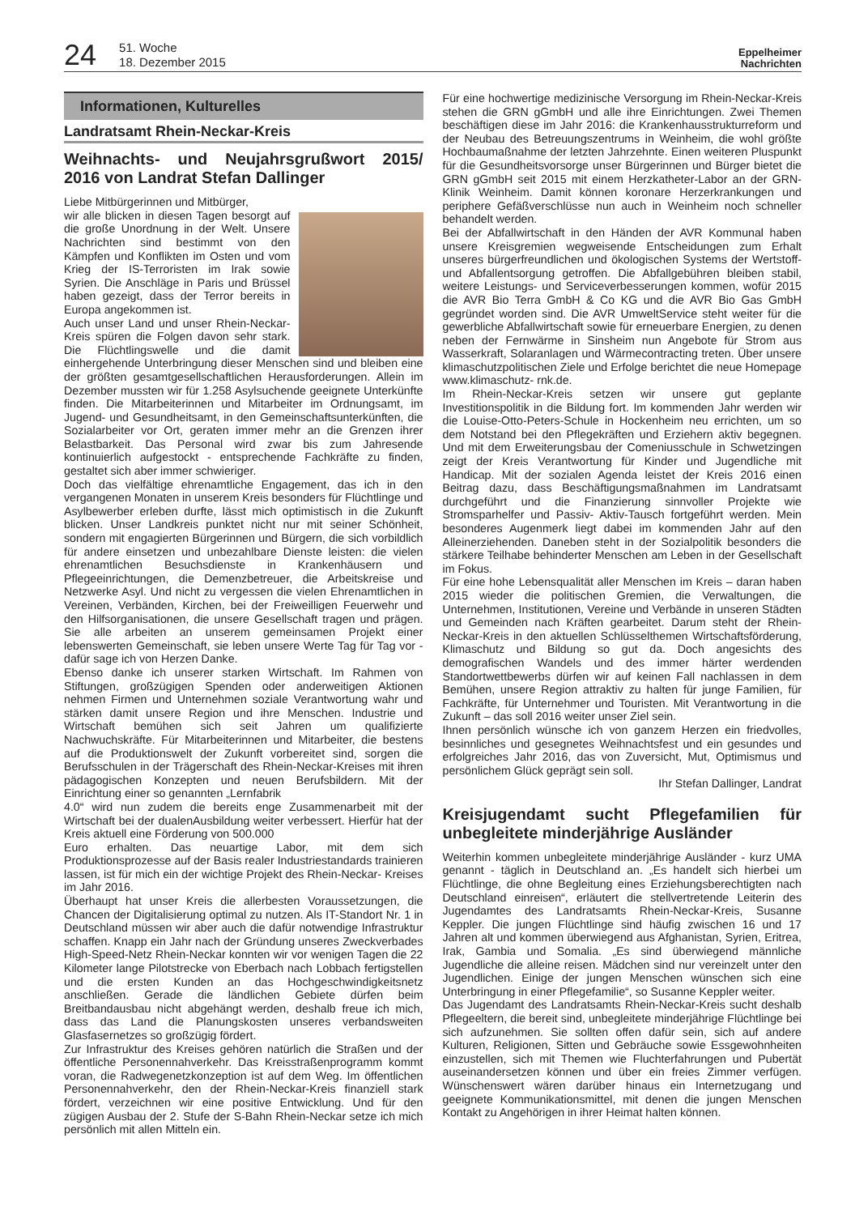24 51. Woche
18. Dezember 2015 Eppelheimer
Nachrichten
Informationen, Kulturelles
Landratsamt Rhein-Neckar-Kreis
Weihnachts- und Neujahrsgrußwort 2015/ 2016 von Landrat Stefan Dallinger
Liebe Mitbürgerinnen und Mitbürger,
wir alle blicken in diesen Tagen besorgt auf die große Unordnung in der Welt. Unsere Nachrichten sind bestimmt von den Kämpfen und Konflikten im Osten und vom Krieg der IS-Terroristen im Irak sowie Syrien. Die Anschläge in Paris und Brüssel haben gezeigt, dass der Terror bereits in Europa angekommen ist.
Auch unser Land und unser Rhein-Neckar-Kreis spüren die Folgen davon sehr stark. Die Flüchtlingswelle und die damit einhergehende Unterbringung dieser Menschen sind und bleiben eine der größten gesamtgesellschaftlichen Herausforderungen. Allein im Dezember mussten wir für 1.258 Asylsuchende geeignete Unterkünfte finden. Die Mitarbeiterinnen und Mitarbeiter im Ordnungsamt, im Jugend- und Gesundheitsamt, in den Gemeinschaftsunterkünften, die Sozialarbeiter vor Ort, geraten immer mehr an die Grenzen ihrer Belastbarkeit. Das Personal wird zwar bis zum Jahresende kontinuierlich aufgestockt - entsprechende Fachkräfte zu finden, gestaltet sich aber immer schwieriger.
Doch das vielfältige ehrenamtliche Engagement, das ich in den vergangenen Monaten in unserem Kreis besonders für Flüchtlinge und Asylbewerber erleben durfte, lässt mich optimistisch in die Zukunft blicken. Unser Landkreis punktet nicht nur mit seiner Schönheit, sondern mit engagierten Bürgerinnen und Bürgern, die sich vorbildlich für andere einsetzen und unbezahlbare Dienste leisten: die vielen ehrenamtlichen Besuchsdienste in Krankenhäusern und Pflegeeinrichtungen, die Demenzbetreuer, die Arbeitskreise und Netzwerke Asyl. Und nicht zu vergessen die vielen Ehrenamtlichen in Vereinen, Verbänden, Kirchen, bei der Freiweilligen Feuerwehr und den Hilfsorganisationen, die unsere Gesellschaft tragen und prägen. Sie alle arbeiten an unserem gemeinsamen Projekt einer lebenswerten Gemeinschaft, sie leben unsere Werte Tag für Tag vor - dafür sage ich von Herzen Danke.
Ebenso danke ich unserer starken Wirtschaft. Im Rahmen von Stiftungen, großzügigen Spenden oder anderweitigen Aktionen nehmen Firmen und Unternehmen soziale Verantwortung wahr und stärken damit unsere Region und ihre Menschen. Industrie und Wirtschaft bemühen sich seit Jahren um qualifizierte Nachwuchskräfte. Für Mitarbeiterinnen und Mitarbeiter, die bestens auf die Produktionswelt der Zukunft vorbereitet sind, sorgen die Berufsschulen in der Trägerschaft des Rhein-Neckar-Kreises mit ihren pädagogischen Konzepten und neuen Berufsbildern. Mit der Einrichtung einer so genannten „Lernfabrik
4.0“ wird nun zudem die bereits enge Zusammenarbeit mit der Wirtschaft bei der dualenAusbildung weiter verbessert. Hierfür hat der Kreis aktuell eine Förderung von 500.000
Euro erhalten. Das neuartige Labor, mit dem sich Produktionsprozesse auf der Basis realer Industriestandards trainieren lassen, ist für mich ein der wichtige Projekt des Rhein-Neckar- Kreises im Jahr 2016.
Überhaupt hat unser Kreis die allerbesten Voraussetzungen, die Chancen der Digitalisierung optimal zu nutzen. Als IT-Standort Nr. 1 in Deutschland müssen wir aber auch die dafür notwendige Infrastruktur schaffen. Knapp ein Jahr nach der Gründung unseres Zweckverbades High-Speed-Netz Rhein-Neckar konnten wir vor wenigen Tagen die 22 Kilometer lange Pilotstrecke von Eberbach nach Lobbach fertigstellen und die ersten Kunden an das Hochgeschwindigkeitsnetz anschließen. Gerade die ländlichen Gebiete dürfen beim Breitbandausbau nicht abgehängt werden, deshalb freue ich mich, dass das Land die Planungskosten unseres verbandsweiten Glasfasernetzes so großzügig fördert.
Zur Infrastruktur des Kreises gehören natürlich die Straßen und der öffentliche Personennahverkehr. Das Kreisstraßenprogramm kommt voran, die Radwegenetzkonzeption ist auf dem Weg. Im öffentlichen Personennahverkehr, den der Rhein-Neckar-Kreis finanziell stark fördert, verzeichnen wir eine positive Entwicklung. Und für den zügigen Ausbau der 2. Stufe der S-Bahn Rhein-Neckar setze ich mich persönlich mit allen Mitteln ein.
Für eine hochwertige medizinische Versorgung im Rhein-Neckar-Kreis stehen die GRN gGmbH und alle ihre Einrichtungen. Zwei Themen beschäftigen diese im Jahr 2016: die Krankenhausstrukturreform und der Neubau des Betreuungszentrums in Weinheim, die wohl größte Hochbaumaßnahme der letzten Jahrzehnte. Einen weiteren Pluspunkt für die Gesundheitsvorsorge unser Bürgerinnen und Bürger bietet die GRN gGmbH seit 2015 mit einem Herzkatheter-Labor an der GRN-Klinik Weinheim. Damit können koronare Herzerkrankungen und periphere Gefäßverschlüsse nun auch in Weinheim noch schneller behandelt werden.
Bei der Abfallwirtschaft in den Händen der AVR Kommunal haben unsere Kreisgremien wegweisende Entscheidungen zum Erhalt unseres bürgerfreundlichen und ökologischen Systems der Wertstoff- und Abfallentsorgung getroffen. Die Abfallgebühren bleiben stabil, weitere Leistungs- und Serviceverbesserungen kommen, wofür 2015 die AVR Bio Terra GmbH & Co KG und die AVR Bio Gas GmbH gegründet worden sind. Die AVR UmweltService steht weiter für die gewerbliche Abfallwirtschaft sowie für erneuerbare Energien, zu denen neben der Fernwärme in Sinsheim nun Angebote für Strom aus Wasserkraft, Solaranlagen und Wärmecontracting treten. Über unsere klimaschutzpolitischen Ziele und Erfolge berichtet die neue Homepage www.klimaschutz- rnk.de.
Im Rhein-Neckar-Kreis setzen wir unsere gut geplante Investitionspolitik in die Bildung fort. Im kommenden Jahr werden wir die Louise-Otto-Peters-Schule in Hockenheim neu errichten, um so dem Notstand bei den Pflegekräften und Erziehern aktiv begegnen. Und mit dem Erweiterungsbau der Comeniusschule in Schwetzingen zeigt der Kreis Verantwortung für Kinder und Jugendliche mit Handicap. Mit der sozialen Agenda leistet der Kreis 2016 einen Beitrag dazu, dass Beschäftigungsmaßnahmen im Landratsamt durchgeführt und die Finanzierung sinnvoller Projekte wie Stromsparhelfer und Passiv- Aktiv-Tausch fortgeführt werden. Mein besonderes Augenmerk liegt dabei im kommenden Jahr auf den Alleinerziehenden. Daneben steht in der Sozialpolitik besonders die stärkere Teilhabe behinderter Menschen am Leben in der Gesellschaft im Fokus.
Für eine hohe Lebensqualität aller Menschen im Kreis – daran haben 2015 wieder die politischen Gremien, die Verwaltungen, die Unternehmen, Institutionen, Vereine und Verbände in unseren Städten und Gemeinden nach Kräften gearbeitet. Darum steht der Rhein-Neckar-Kreis in den aktuellen Schlüsselthemen Wirtschaftsförderung, Klimaschutz und Bildung so gut da. Doch angesichts des demografischen Wandels und des immer härter werdenden Standortwettbewerbs dürfen wir auf keinen Fall nachlassen in dem Bemühen, unsere Region attraktiv zu halten für junge Familien, für Fachkräfte, für Unternehmer und Touristen. Mit Verantwortung in die Zukunft – das soll 2016 weiter unser Ziel sein.
Ihnen persönlich wünsche ich von ganzem Herzen ein friedvolles, besinnliches und gesegnetes Weihnachtsfest und ein gesundes und erfolgreiches Jahr 2016, das von Zuversicht, Mut, Optimismus und persönlichem Glück geprägt sein soll.
Ihr Stefan Dallinger, Landrat
Kreisjugendamt sucht Pflegefamilien für unbegleitete minderjährige Ausländer
Weiterhin kommen unbegleitete minderjährige Ausländer - kurz UMA genannt - täglich in Deutschland an. „Es handelt sich hierbei um Flüchtlinge, die ohne Begleitung eines Erziehungsberechtigten nach Deutschland einreisen“, erläutert die stellvertretende Leiterin des Jugendamtes des Landratsamts Rhein-Neckar-Kreis, Susanne Keppler. Die jungen Flüchtlinge sind häufig zwischen 16 und 17 Jahren alt und kommen überwiegend aus Afghanistan, Syrien, Eritrea, Irak, Gambia und Somalia. „Es sind überwiegend männliche Jugendliche die alleine reisen. Mädchen sind nur vereinzelt unter den Jugendlichen. Einige der jungen Menschen wünschen sich eine Unterbringung in einer Pflegefamilie“, so Susanne Keppler weiter.
Das Jugendamt des Landratsamts Rhein-Neckar-Kreis sucht deshalb Pflegeeltern, die bereit sind, unbegleitete minderjährige Flüchtlinge bei sich aufzunehmen. Sie sollten offen dafür sein, sich auf andere Kulturen, Religionen, Sitten und Gebräuche sowie Essgewohnheiten einzustellen, sich mit Themen wie Fluchterfahrungen und Pubertät auseinandersetzen können und über ein freies Zimmer verfügen. Wünschenswert wären darüber hinaus ein Internetzugang und geeignete Kommunikationsmittel, mit denen die jungen Menschen Kontakt zu Angehörigen in ihrer Heimat halten können.